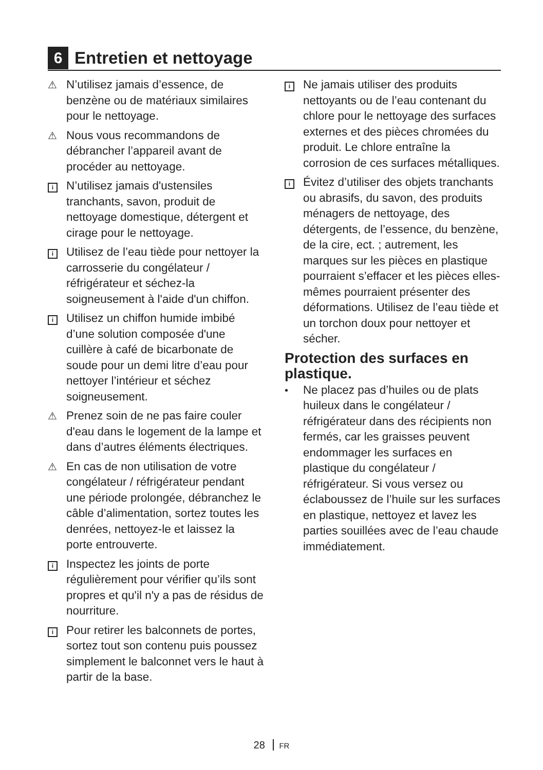6
Entretien et nettoyage
⚠ N’utilisez jamais d’essence, de benzène ou de matériaux similaires pour le nettoyage.
⚠ Nous vous recommandons de débrancher l’appareil avant de procéder au nettoyage.
i N’utilisez jamais d'ustensiles tranchants, savon, produit de nettoyage domestique, détergent et cirage pour le nettoyage.
i Utilisez de l’eau tiède pour nettoyer la carrosserie du congélateur / réfrigérateur et séchez-la soigneusement à l'aide d'un chiffon.
i Utilisez un chiffon humide imbibé d’une solution composée d'une cuillère à café de bicarbonate de soude pour un demi litre d’eau pour nettoyer l’intérieur et séchez soigneusement.
⚠ Prenez soin de ne pas faire couler d'eau dans le logement de la lampe et dans d’autres éléments électriques.
⚠ En cas de non utilisation de votre congélateur / réfrigérateur pendant une période prolongée, débranchez le câble d’alimentation, sortez toutes les denrées, nettoyez-le et laissez la porte entrouverte.
i Inspectez les joints de porte régulièrement pour vérifier qu’ils sont propres et qu'il n'y a pas de résidus de nourriture.
i Pour retirer les balconnets de portes, sortez tout son contenu puis poussez simplement le balconnet vers le haut à partir de la base.
i Ne jamais utiliser des produits nettoyants ou de l’eau contenant du chlore pour le nettoyage des surfaces externes et des pièces chromées du produit. Le chlore entraîne la corrosion de ces surfaces métalliques.
i Évitez d’utiliser des objets tranchants ou abrasifs, du savon, des produits ménagers de nettoyage, des détergents, de l’essence, du benzène, de la cire, ect. ; autrement, les marques sur les pièces en plastique pourraient s’effacer et les pièces elles-mêmes pourraient présenter des déformations. Utilisez de l’eau tiède et un torchon doux pour nettoyer et sécher.
Protection des surfaces en plastique.
• Ne placez pas d’huiles ou de plats huileux dans le congélateur / réfrigérateur dans des récipients non fermés, car les graisses peuvent endommager les surfaces en plastique du congélateur / réfrigérateur. Si vous versez ou éclaboussez de l’huile sur les surfaces en plastique, nettoyez et lavez les parties souillées avec de l’eau chaude immédiatement.
28 FR